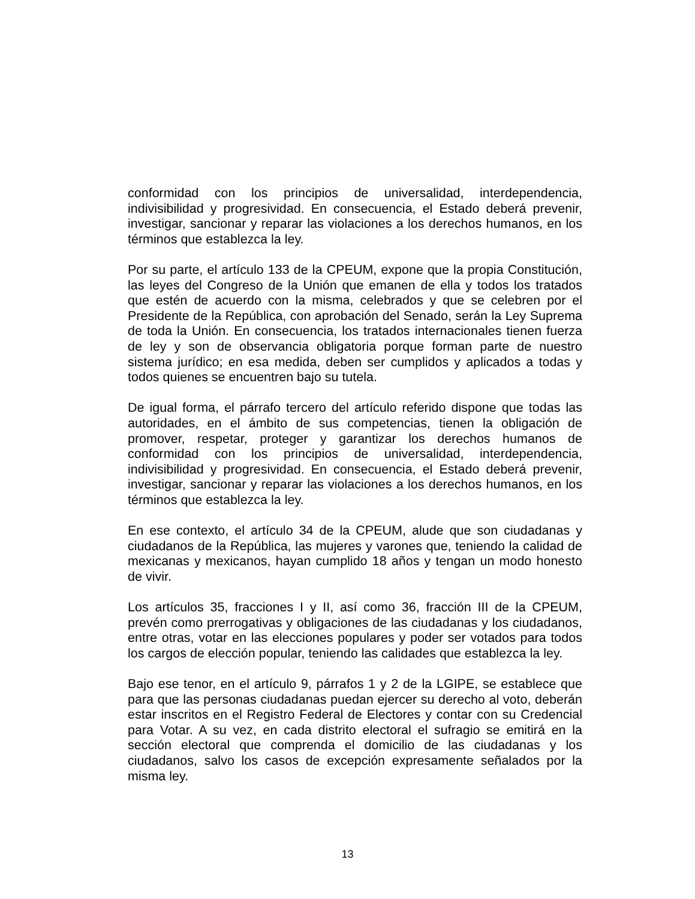conformidad con los principios de universalidad, interdependencia, indivisibilidad y progresividad. En consecuencia, el Estado deberá prevenir, investigar, sancionar y reparar las violaciones a los derechos humanos, en los términos que establezca la ley.
Por su parte, el artículo 133 de la CPEUM, expone que la propia Constitución, las leyes del Congreso de la Unión que emanen de ella y todos los tratados que estén de acuerdo con la misma, celebrados y que se celebren por el Presidente de la República, con aprobación del Senado, serán la Ley Suprema de toda la Unión. En consecuencia, los tratados internacionales tienen fuerza de ley y son de observancia obligatoria porque forman parte de nuestro sistema jurídico; en esa medida, deben ser cumplidos y aplicados a todas y todos quienes se encuentren bajo su tutela.
De igual forma, el párrafo tercero del artículo referido dispone que todas las autoridades, en el ámbito de sus competencias, tienen la obligación de promover, respetar, proteger y garantizar los derechos humanos de conformidad con los principios de universalidad, interdependencia, indivisibilidad y progresividad. En consecuencia, el Estado deberá prevenir, investigar, sancionar y reparar las violaciones a los derechos humanos, en los términos que establezca la ley.
En ese contexto, el artículo 34 de la CPEUM, alude que son ciudadanas y ciudadanos de la República, las mujeres y varones que, teniendo la calidad de mexicanas y mexicanos, hayan cumplido 18 años y tengan un modo honesto de vivir.
Los artículos 35, fracciones I y II, así como 36, fracción III de la CPEUM, prevén como prerrogativas y obligaciones de las ciudadanas y los ciudadanos, entre otras, votar en las elecciones populares y poder ser votados para todos los cargos de elección popular, teniendo las calidades que establezca la ley.
Bajo ese tenor, en el artículo 9, párrafos 1 y 2 de la LGIPE, se establece que para que las personas ciudadanas puedan ejercer su derecho al voto, deberán estar inscritos en el Registro Federal de Electores y contar con su Credencial para Votar. A su vez, en cada distrito electoral el sufragio se emitirá en la sección electoral que comprenda el domicilio de las ciudadanas y los ciudadanos, salvo los casos de excepción expresamente señalados por la misma ley.
13